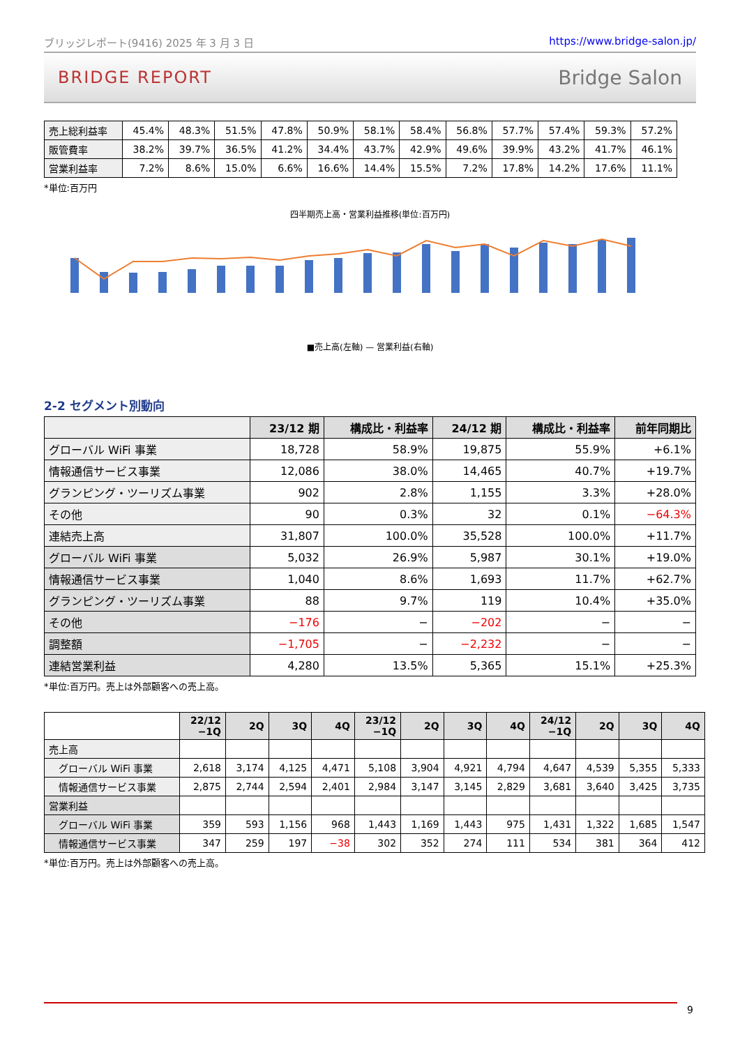ブリッジレポート(9416) 2025 年 3 月 3 日 https://www.bridge-salon.jp/
BRIDGE REPORT Bridge Salon
| 売上総利益率 | 45.4% | 48.3% | 51.5% | 47.8% | 50.9% | 58.1% | 58.4% | 56.8% | 57.7% | 57.4% | 59.3% | 57.2% |
| 販管費率 | 38.2% | 39.7% | 36.5% | 41.2% | 34.4% | 43.7% | 42.9% | 49.6% | 39.9% | 43.2% | 41.7% | 46.1% |
| 営業利益率 | 7.2% | 8.6% | 15.0% | 6.6% | 16.6% | 14.4% | 15.5% | 7.2% | 17.8% | 14.2% | 17.6% | 11.1% |
*単位:百万円
四半期売上高・営業利益推移(単位:百万円)
■売上高(左軸) — 営業利益(右軸)
2-2 セグメント別動向
| | 23/12 期 | 構成比・利益率 | 24/12 期 | 構成比・利益率 | 前年同期比 |
| --- | --- | --- | --- | --- | --- |
| グローバル WiFi 事業 | 18,728 | 58.9% | 19,875 | 55.9% | +6.1% |
| 情報通信サービス事業 | 12,086 | 38.0% | 14,465 | 40.7% | +19.7% |
| グランピング・ツーリズム事業 | 902 | 2.8% | 1,155 | 3.3% | +28.0% |
| その他 | 90 | 0.3% | 32 | 0.1% | −64.3% |
| 連結売上高 | 31,807 | 100.0% | 35,528 | 100.0% | +11.7% |
| グローバル WiFi 事業 | 5,032 | 26.9% | 5,987 | 30.1% | +19.0% |
| 情報通信サービス事業 | 1,040 | 8.6% | 1,693 | 11.7% | +62.7% |
| グランピング・ツーリズム事業 | 88 | 9.7% | 119 | 10.4% | +35.0% |
| その他 | −176 | − | −202 | − | − |
| 調整額 | −1,705 | − | −2,232 | − | − |
| 連結営業利益 | 4,280 | 13.5% | 5,365 | 15.1% | +25.3% |
*単位:百万円。売上は外部顧客への売上高。
| | 22/12 −1Q | 2Q | 3Q | 4Q | 23/12 −1Q | 2Q | 3Q | 4Q | 24/12 −1Q | 2Q | 3Q | 4Q |
| --- | --- | --- | --- | --- | --- | --- | --- | --- | --- | --- | --- | --- |
| 売上高 | | | | | | | | | | | | |
| グローバル WiFi 事業 | 2,618 | 3,174 | 4,125 | 4,471 | 5,108 | 3,904 | 4,921 | 4,794 | 4,647 | 4,539 | 5,355 | 5,333 |
| 情報通信サービス事業 | 2,875 | 2,744 | 2,594 | 2,401 | 2,984 | 3,147 | 3,145 | 2,829 | 3,681 | 3,640 | 3,425 | 3,735 |
| 営業利益 | | | | | | | | | | | | |
| グローバル WiFi 事業 | 359 | 593 | 1,156 | 968 | 1,443 | 1,169 | 1,443 | 975 | 1,431 | 1,322 | 1,685 | 1,547 |
| 情報通信サービス事業 | 347 | 259 | 197 | −38 | 302 | 352 | 274 | 111 | 534 | 381 | 364 | 412 |
*単位:百万円。売上は外部顧客への売上高。
9